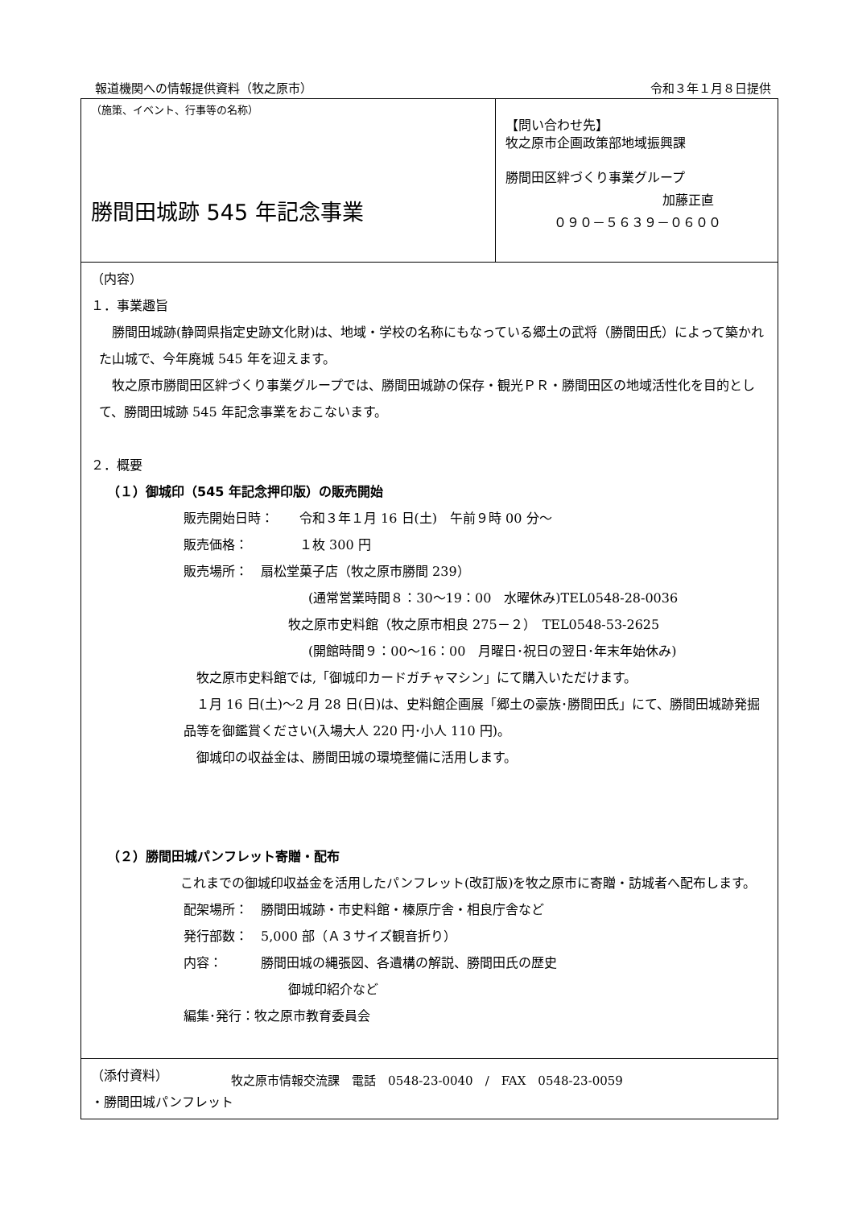報道機関への情報提供資料（牧之原市） 令和３年１月８日提供
| （施策、イベント、行事等の名称） 勝間田城跡 545 年記念事業 | 【問い合わせ先】 牧之原市企画政策部地域振興課 勝間田区絆づくり事業グループ 加藤正直 ０９０－５６３９－０６００ |
| （内容） １．事業趣旨 勝間田城跡(静岡県指定史跡文化財)は、地域・学校の名称にもなっている郷土の武将（勝間田氏）によって築かれた山城で、今年廃城 545 年を迎えます。 牧之原市勝間田区絆づくり事業グループでは、勝間田城跡の保存・観光ＰＲ・勝間田区の地域活性化を目的として、勝間田城跡 545 年記念事業をおこないます。 ２．概要 （１）御城印（545 年記念押印版）の販売開始 販売開始日時： 令和３年１月 16 日(土) 午前９時 00 分～ 販売価格： １枚 300 円 販売場所： 扇松堂菓子店（牧之原市勝間 239） (通常営業時間８：30～19：00 水曜休み)TEL0548-28-0036 牧之原市史料館（牧之原市相良 275－２） TEL0548-53-2625 (開館時間９：00～16：00 月曜日･祝日の翌日･年末年始休み) 牧之原市史料館では,「御城印カードガチャマシン」にて購入いただけます。 １月 16 日(土)～2 月 28 日(日)は、史料館企画展「郷土の豪族･勝間田氏」にて、勝間田城跡発掘品等を御鑑賞ください(入場大人 220 円･小人 110 円)。 御城印の収益金は、勝間田城の環境整備に活用します。 （２）勝間田城パンフレット寄贈・配布 これまでの御城印収益金を活用したパンフレット(改訂版)を牧之原市に寄贈・訪城者へ配布します。 配架場所： 勝間田城跡・市史料館・榛原庁舎・相良庁舎など 発行部数： 5,000 部（Ａ３サイズ観音折り） 内容： 勝間田城の縄張図、各遺構の解説、勝間田氏の歴史 御城印紹介など 編集･発行：牧之原市教育委員会 | |
| （添付資料） ・勝間田城パンフレット | |
牧之原市情報交流課　電話　0548-23-0040　/　FAX　0548-23-0059